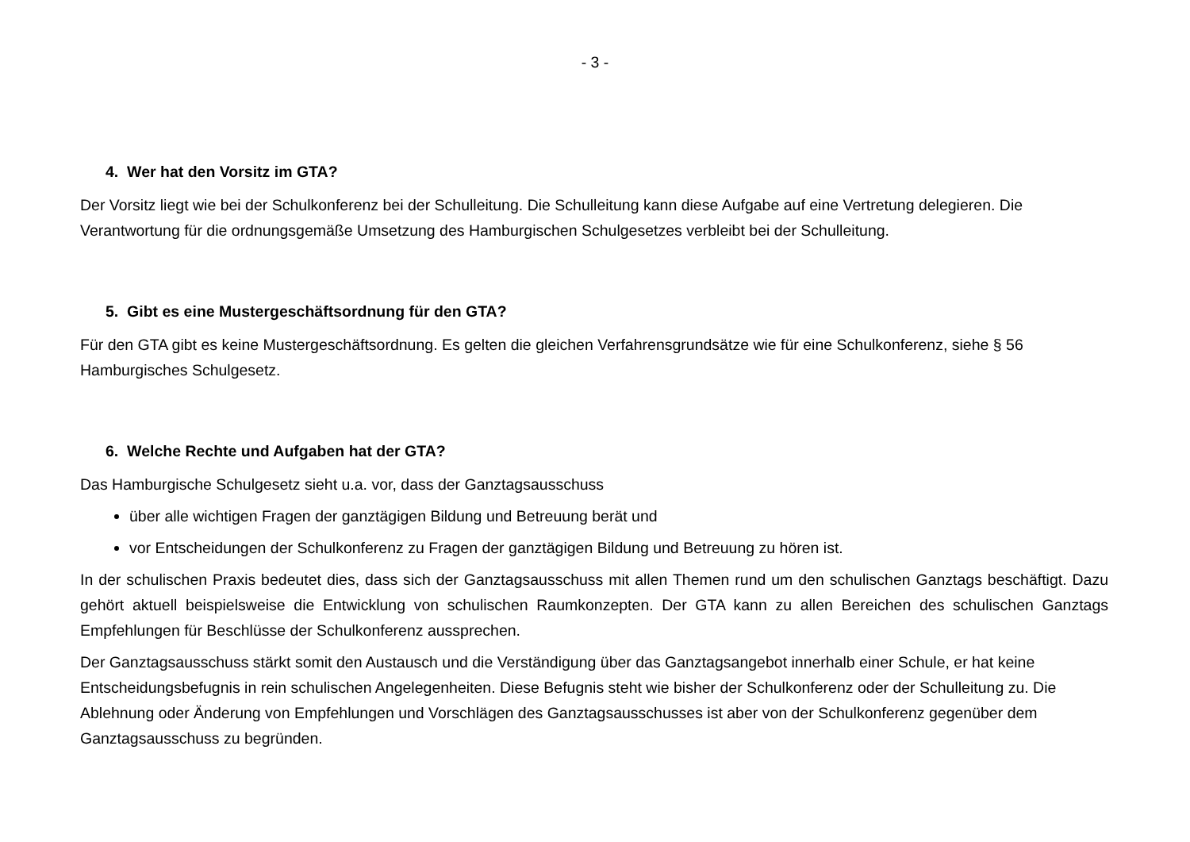- 3 -
4. Wer hat den Vorsitz im GTA?
Der Vorsitz liegt wie bei der Schulkonferenz bei der Schulleitung. Die Schulleitung kann diese Aufgabe auf eine Vertretung delegieren. Die Verantwortung für die ordnungsgemäße Umsetzung des Hamburgischen Schulgesetzes verbleibt bei der Schulleitung.
5. Gibt es eine Mustergeschäftsordnung für den GTA?
Für den GTA gibt es keine Mustergeschäftsordnung. Es gelten die gleichen Verfahrensgrundsätze wie für eine Schulkonferenz, siehe § 56 Hamburgisches Schulgesetz.
6. Welche Rechte und Aufgaben hat der GTA?
Das Hamburgische Schulgesetz sieht u.a. vor, dass der Ganztagsausschuss
über alle wichtigen Fragen der ganztägigen Bildung und Betreuung berät und
vor Entscheidungen der Schulkonferenz zu Fragen der ganztägigen Bildung und Betreuung zu hören ist.
In der schulischen Praxis bedeutet dies, dass sich der Ganztagsausschuss mit allen Themen rund um den schulischen Ganztags beschäftigt. Dazu gehört aktuell beispielsweise die Entwicklung von schulischen Raumkonzepten. Der GTA kann zu allen Bereichen des schulischen Ganztags Empfehlungen für Beschlüsse der Schulkonferenz aussprechen.
Der Ganztagsausschuss stärkt somit den Austausch und die Verständigung über das Ganztagsangebot innerhalb einer Schule, er hat keine Entscheidungsbefugnis in rein schulischen Angelegenheiten. Diese Befugnis steht wie bisher der Schulkonferenz oder der Schulleitung zu. Die Ablehnung oder Änderung von Empfehlungen und Vorschlägen des Ganztagsausschusses ist aber von der Schulkonferenz gegenüber dem Ganztagsausschuss zu begründen.